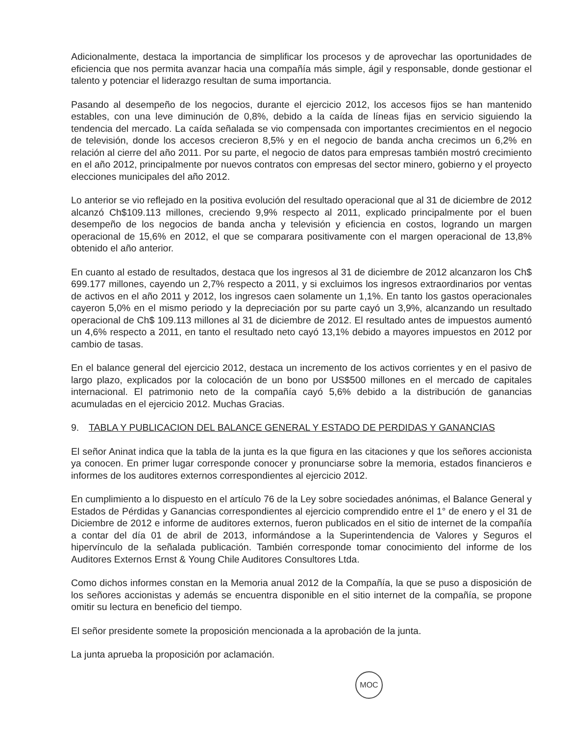Adicionalmente, destaca la importancia de simplificar los procesos y de aprovechar las oportunidades de eficiencia que nos permita avanzar hacia una compañía más simple, ágil y responsable, donde gestionar el talento y potenciar el liderazgo resultan de suma importancia.
Pasando al desempeño de los negocios, durante el ejercicio 2012, los accesos fijos se han mantenido estables, con una leve diminución de 0,8%, debido a la caída de líneas fijas en servicio siguiendo la tendencia del mercado. La caída señalada se vio compensada con importantes crecimientos en el negocio de televisión, donde los accesos crecieron 8,5% y en el negocio de banda ancha crecimos un 6,2% en relación al cierre del año 2011. Por su parte, el negocio de datos para empresas también mostró crecimiento en el año 2012, principalmente por nuevos contratos con empresas del sector minero, gobierno y el proyecto elecciones municipales del año 2012.
Lo anterior se vio reflejado en la positiva evolución del resultado operacional que al 31 de diciembre de 2012 alcanzó Ch$109.113 millones, creciendo 9,9% respecto al 2011, explicado principalmente por el buen desempeño de los negocios de banda ancha y televisión y eficiencia en costos, logrando un margen operacional de 15,6% en 2012, el que se comparara positivamente con el margen operacional de 13,8% obtenido el año anterior.
En cuanto al estado de resultados, destaca que los ingresos al 31 de diciembre de 2012 alcanzaron los Ch$ 699.177 millones, cayendo un 2,7% respecto a 2011, y si excluimos los ingresos extraordinarios por ventas de activos en el año 2011 y 2012, los ingresos caen solamente un 1,1%. En tanto los gastos operacionales cayeron 5,0% en el mismo periodo y la depreciación por su parte cayó un 3,9%, alcanzando un resultado operacional de Ch$ 109.113 millones al 31 de diciembre de 2012. El resultado antes de impuestos aumentó un 4,6% respecto a 2011, en tanto el resultado neto cayó 13,1% debido a mayores impuestos en 2012 por cambio de tasas.
En el balance general del ejercicio 2012, destaca un incremento de los activos corrientes y en el pasivo de largo plazo, explicados por la colocación de un bono por US$500 millones en el mercado de capitales internacional. El patrimonio neto de la compañía cayó 5,6% debido a la distribución de ganancias acumuladas en el ejercicio 2012. Muchas Gracias.
9. TABLA Y PUBLICACION DEL BALANCE GENERAL Y ESTADO DE PERDIDAS Y GANANCIAS
El señor Aninat indica que la tabla de la junta es la que figura en las citaciones y que los señores accionista ya conocen. En primer lugar corresponde conocer y pronunciarse sobre la memoria, estados financieros e informes de los auditores externos correspondientes al ejercicio 2012.
En cumplimiento a lo dispuesto en el artículo 76 de la Ley sobre sociedades anónimas, el Balance General y Estados de Pérdidas y Ganancias correspondientes al ejercicio comprendido entre el 1° de enero y el 31 de Diciembre de 2012 e informe de auditores externos, fueron publicados en el sitio de internet de la compañía a contar del día 01 de abril de 2013, informándose a la Superintendencia de Valores y Seguros el hipervínculo de la señalada publicación. También corresponde tomar conocimiento del informe de los Auditores Externos Ernst & Young Chile Auditores Consultores Ltda.
Como dichos informes constan en la Memoria anual 2012 de la Compañía, la que se puso a disposición de los señores accionistas y además se encuentra disponible en el sitio internet de la compañía, se propone omitir su lectura en beneficio del tiempo.
El señor presidente somete la proposición mencionada a la aprobación de la junta.
La junta aprueba la proposición por aclamación.
MOC